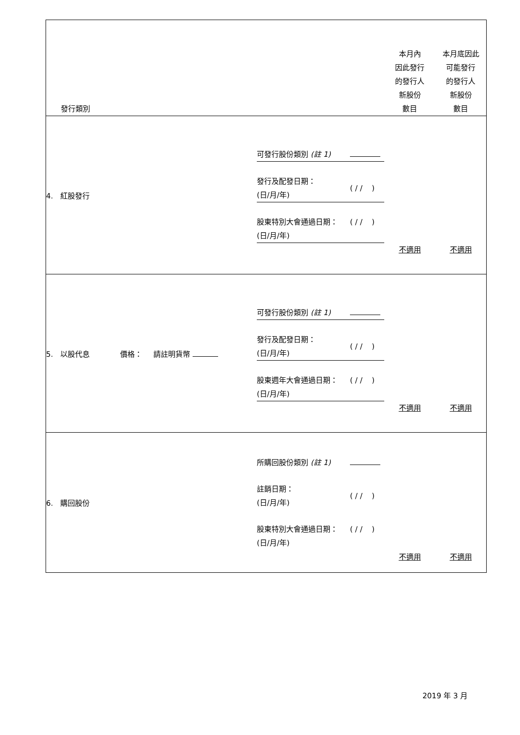| 發行類別 | | 本月內 因此發行 的發行人 新股份 數目 | 本月底因此 可能發行 的發行人 新股份 數目 |
| 4. 紅股發行 | / 可發行股份類別 (註 1) / / / 發行及配發日期： (日/月/年) / ( / / ) / / 股東特別大會通過日期： (日/月/年) / ( / / ) / | 不適用 | 不適用 |
| 5. 以股代息 價格： 請註明貨幣 | / 可發行股份類別 (註 1) / / / 發行及配發日期： (日/月/年) / ( / / ) / / 股東週年大會通過日期： (日/月/年) / ( / / ) / | 不適用 | 不適用 |
| 6. 購回股份 | / 所購回股份類別 (註 1) / / / 註銷日期： (日/月/年) / ( / / ) / / 股東特別大會通過日期： (日/月/年) / ( / / ) / | 不適用 | 不適用 |
2019 年 3 月